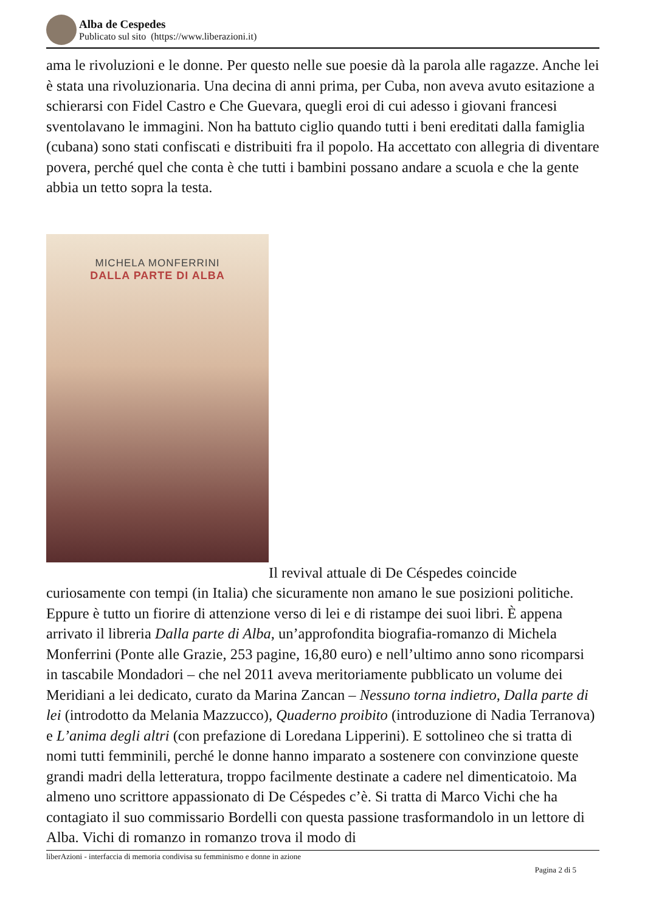Alba de Cespedes
Publicato sul sito (https://www.liberazioni.it)
ama le rivoluzioni e le donne. Per questo nelle sue poesie dà la parola alle ragazze. Anche lei è stata una rivoluzionaria. Una decina di anni prima, per Cuba, non aveva avuto esitazione a schierarsi con Fidel Castro e Che Guevara, quegli eroi di cui adesso i giovani francesi sventolavano le immagini. Non ha battuto ciglio quando tutti i beni ereditati dalla famiglia (cubana) sono stati confiscati e distribuiti fra il popolo. Ha accettato con allegria di diventare povera, perché quel che conta è che tutti i bambini possano andare a scuola e che la gente abbia un tetto sopra la testa.
MICHELA MONFERRINI
DALLA PARTE DI ALBA
Il revival attuale di De Céspedes coincide curiosamente con tempi (in Italia) che sicuramente non amano le sue posizioni politiche. Eppure è tutto un fiorire di attenzione verso di lei e di ristampe dei suoi libri. È appena arrivato il libreria Dalla parte di Alba, un’approfondita biografia-romanzo di Michela Monferrini (Ponte alle Grazie, 253 pagine, 16,80 euro) e nell’ultimo anno sono ricomparsi in tascabile Mondadori – che nel 2011 aveva meritoriamente pubblicato un volume dei Meridiani a lei dedicato, curato da Marina Zancan – Nessuno torna indietro, Dalla parte di lei (introdotto da Melania Mazzucco), Quaderno proibito (introduzione di Nadia Terranova) e L’anima degli altri (con prefazione di Loredana Lipperini). E sottolineo che si tratta di nomi tutti femminili, perché le donne hanno imparato a sostenere con convinzione queste grandi madri della letteratura, troppo facilmente destinate a cadere nel dimenticatoio. Ma almeno uno scrittore appassionato di De Céspedes c’è. Si tratta di Marco Vichi che ha contagiato il suo commissario Bordelli con questa passione trasformandolo in un lettore di Alba. Vichi di romanzo in romanzo trova il modo di
liberAzioni - interfaccia di memoria condivisa su femminismo e donne in azione
Pagina 2 di 5